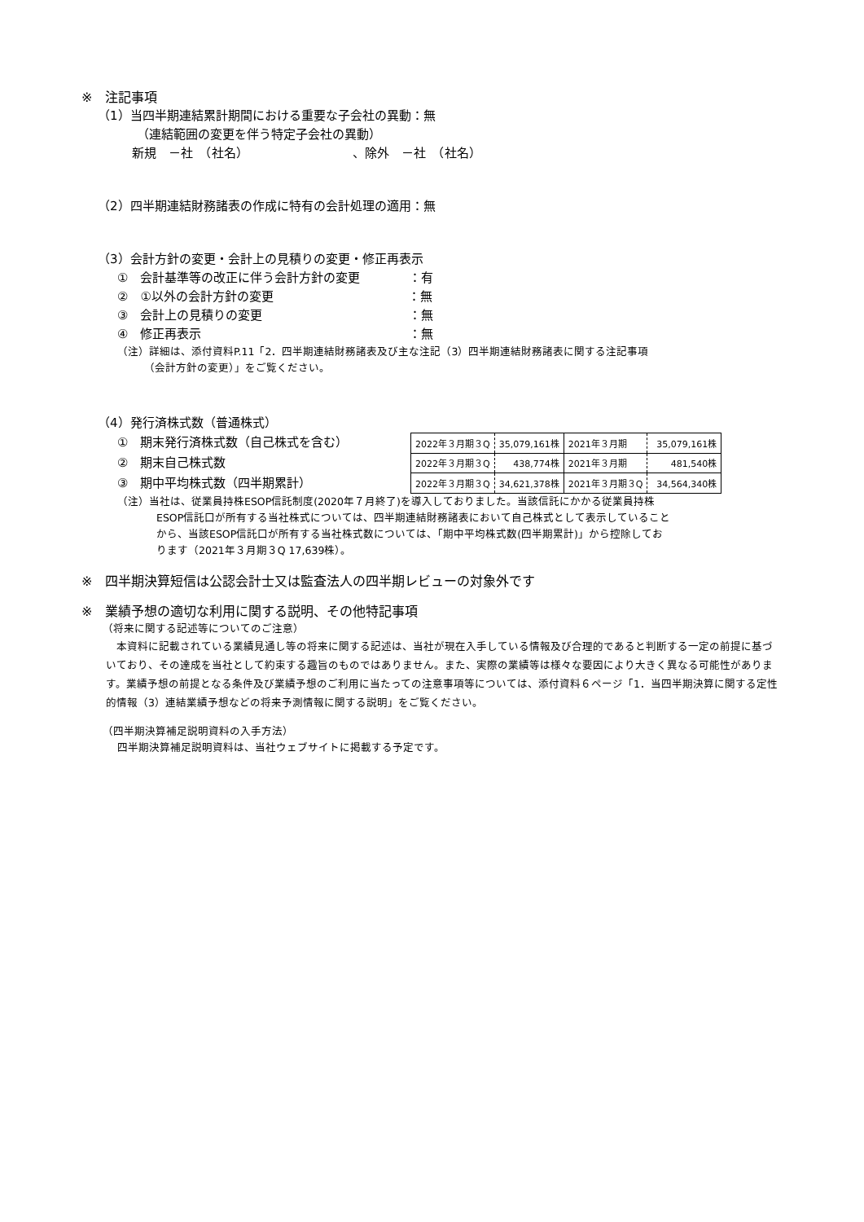※　注記事項
（1）当四半期連結累計期間における重要な子会社の異動：無
（連結範囲の変更を伴う特定子会社の異動）
新規　－社　（社名）　　　　　　　　　、除外　－社　（社名）
（2）四半期連結財務諸表の作成に特有の会計処理の適用：無
（3）会計方針の変更・会計上の見積りの変更・修正再表示
①　会計基準等の改正に伴う会計方針の変更　　　　：有
②　①以外の会計方針の変更　　　　　　　　　　　：無
③　会計上の見積りの変更　　　　　　　　　　　　：無
④　修正再表示　　　　　　　　　　　　　　　　　：無
（注）詳細は、添付資料P.11「2．四半期連結財務諸表及び主な注記（3）四半期連結財務諸表に関する注記事項
　　　（会計方針の変更）」をご覧ください。
（4）発行済株式数（普通株式）
①　期末発行済株式数（自己株式を含む）
②　期末自己株式数
③　期中平均株式数（四半期累計）
| 2022年３月期３Q | 35,079,161株 | 2021年３月期 | 35,079,161株 |
| 2022年３月期３Q | 438,774株 | 2021年３月期 | 481,540株 |
| 2022年３月期３Q | 34,621,378株 | 2021年３月期３Q | 34,564,340株 |
（注）当社は、従業員持株ESOP信託制度(2020年７月終了)を導入しておりました。当該信託にかかる従業員持株
ESOP信託口が所有する当社株式については、四半期連結財務諸表において自己株式として表示していること
から、当該ESOP信託口が所有する当社株式数については、「期中平均株式数(四半期累計)」から控除してお
ります（2021年３月期３Q 17,639株）。
※　四半期決算短信は公認会計士又は監査法人の四半期レビューの対象外です
※　業績予想の適切な利用に関する説明、その他特記事項
（将来に関する記述等についてのご注意）
　本資料に記載されている業績見通し等の将来に関する記述は、当社が現在入手している情報及び合理的であると判断する一定の前提に基づいており、その達成を当社として約束する趣旨のものではありません。また、実際の業績等は様々な要因により大きく異なる可能性があります。業績予想の前提となる条件及び業績予想のご利用に当たっての注意事項等については、添付資料６ページ「1．当四半期決算に関する定性的情報（3）連結業績予想などの将来予測情報に関する説明」をご覧ください。
（四半期決算補足説明資料の入手方法）
四半期決算補足説明資料は、当社ウェブサイトに掲載する予定です。